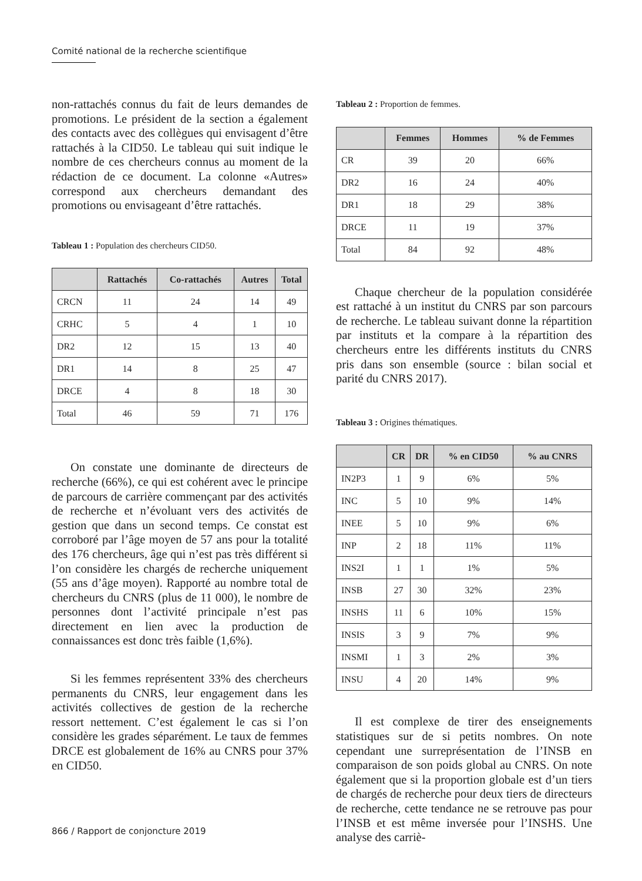Comité national de la recherche scientifique
non-rattachés connus du fait de leurs demandes de promotions. Le président de la section a également des contacts avec des collègues qui envisagent d’être rattachés à la CID50. Le tableau qui suit indique le nombre de ces chercheurs connus au moment de la rédaction de ce document. La colonne «Autres» correspond aux chercheurs demandant des promotions ou envisageant d’être rattachés.
Tableau 1 : Population des chercheurs CID50.
| | Rattachés | Co-rattachés | Autres | Total |
| --- | --- | --- | --- | --- |
| CRCN | 11 | 24 | 14 | 49 |
| CRHC | 5 | 4 | 1 | 10 |
| DR2 | 12 | 15 | 13 | 40 |
| DR1 | 14 | 8 | 25 | 47 |
| DRCE | 4 | 8 | 18 | 30 |
| Total | 46 | 59 | 71 | 176 |
On constate une dominante de directeurs de recherche (66%), ce qui est cohérent avec le principe de parcours de carrière commençant par des activités de recherche et n’évoluant vers des activités de gestion que dans un second temps. Ce constat est corroboré par l’âge moyen de 57 ans pour la totalité des 176 chercheurs, âge qui n’est pas très différent si l’on considère les chargés de recherche uniquement (55 ans d’âge moyen). Rapporté au nombre total de chercheurs du CNRS (plus de 11 000), le nombre de personnes dont l’activité principale n’est pas directement en lien avec la production de connaissances est donc très faible (1,6%).
Si les femmes représentent 33% des chercheurs permanents du CNRS, leur engagement dans les activités collectives de gestion de la recherche ressort nettement. C’est également le cas si l’on considère les grades séparément. Le taux de femmes DRCE est globalement de 16% au CNRS pour 37% en CID50.
Tableau 2 : Proportion de femmes.
| | Femmes | Hommes | % de Femmes |
| --- | --- | --- | --- |
| CR | 39 | 20 | 66% |
| DR2 | 16 | 24 | 40% |
| DR1 | 18 | 29 | 38% |
| DRCE | 11 | 19 | 37% |
| Total | 84 | 92 | 48% |
Chaque chercheur de la population considérée est rattaché à un institut du CNRS par son parcours de recherche. Le tableau suivant donne la répartition par instituts et la compare à la répartition des chercheurs entre les différents instituts du CNRS pris dans son ensemble (source : bilan social et parité du CNRS 2017).
Tableau 3 : Origines thématiques.
| | CR | DR | % en CID50 | % au CNRS |
| --- | --- | --- | --- | --- |
| IN2P3 | 1 | 9 | 6% | 5% |
| INC | 5 | 10 | 9% | 14% |
| INEE | 5 | 10 | 9% | 6% |
| INP | 2 | 18 | 11% | 11% |
| INS2I | 1 | 1 | 1% | 5% |
| INSB | 27 | 30 | 32% | 23% |
| INSHS | 11 | 6 | 10% | 15% |
| INSIS | 3 | 9 | 7% | 9% |
| INSMI | 1 | 3 | 2% | 3% |
| INSU | 4 | 20 | 14% | 9% |
Il est complexe de tirer des enseignements statistiques sur de si petits nombres. On note cependant une surreprésentation de l’INSB en comparaison de son poids global au CNRS. On note également que si la proportion globale est d’un tiers de chargés de recherche pour deux tiers de directeurs de recherche, cette tendance ne se retrouve pas pour l’INSB et est même inversée pour l’INSHS. Une analyse des carriè-
866 / Rapport de conjoncture 2019